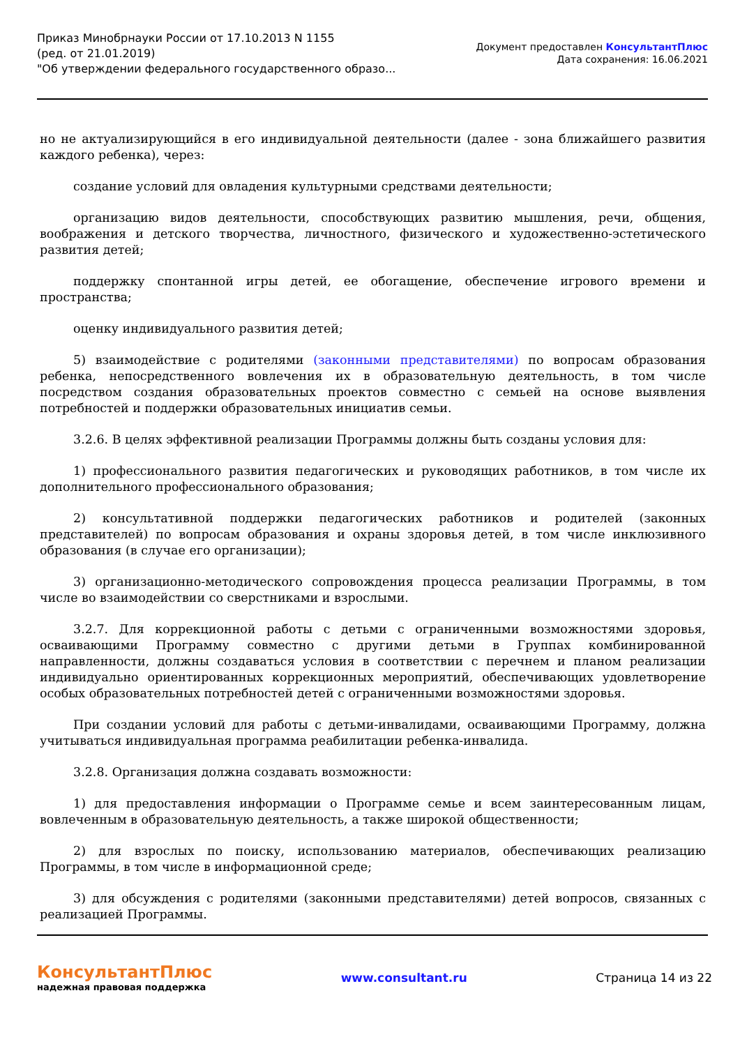Приказ Минобрнауки России от 17.10.2013 N 1155
(ред. от 21.01.2019)
"Об утверждении федерального государственного образо...
Документ предоставлен КонсультантПлюс
Дата сохранения: 16.06.2021
но не актуализирующийся в его индивидуальной деятельности (далее - зона ближайшего развития каждого ребенка), через:
создание условий для овладения культурными средствами деятельности;
организацию видов деятельности, способствующих развитию мышления, речи, общения, воображения и детского творчества, личностного, физического и художественно-эстетического развития детей;
поддержку спонтанной игры детей, ее обогащение, обеспечение игрового времени и пространства;
оценку индивидуального развития детей;
5) взаимодействие с родителями (законными представителями) по вопросам образования ребенка, непосредственного вовлечения их в образовательную деятельность, в том числе посредством создания образовательных проектов совместно с семьей на основе выявления потребностей и поддержки образовательных инициатив семьи.
3.2.6. В целях эффективной реализации Программы должны быть созданы условия для:
1) профессионального развития педагогических и руководящих работников, в том числе их дополнительного профессионального образования;
2) консультативной поддержки педагогических работников и родителей (законных представителей) по вопросам образования и охраны здоровья детей, в том числе инклюзивного образования (в случае его организации);
3) организационно-методического сопровождения процесса реализации Программы, в том числе во взаимодействии со сверстниками и взрослыми.
3.2.7. Для коррекционной работы с детьми с ограниченными возможностями здоровья, осваивающими Программу совместно с другими детьми в Группах комбинированной направленности, должны создаваться условия в соответствии с перечнем и планом реализации индивидуально ориентированных коррекционных мероприятий, обеспечивающих удовлетворение особых образовательных потребностей детей с ограниченными возможностями здоровья.
При создании условий для работы с детьми-инвалидами, осваивающими Программу, должна учитываться индивидуальная программа реабилитации ребенка-инвалида.
3.2.8. Организация должна создавать возможности:
1) для предоставления информации о Программе семье и всем заинтересованным лицам, вовлеченным в образовательную деятельность, а также широкой общественности;
2) для взрослых по поиску, использованию материалов, обеспечивающих реализацию Программы, в том числе в информационной среде;
3) для обсуждения с родителями (законными представителями) детей вопросов, связанных с реализацией Программы.
КонсультантПлюс
надежная правовая поддержка
www.consultant.ru Страница 14 из 22